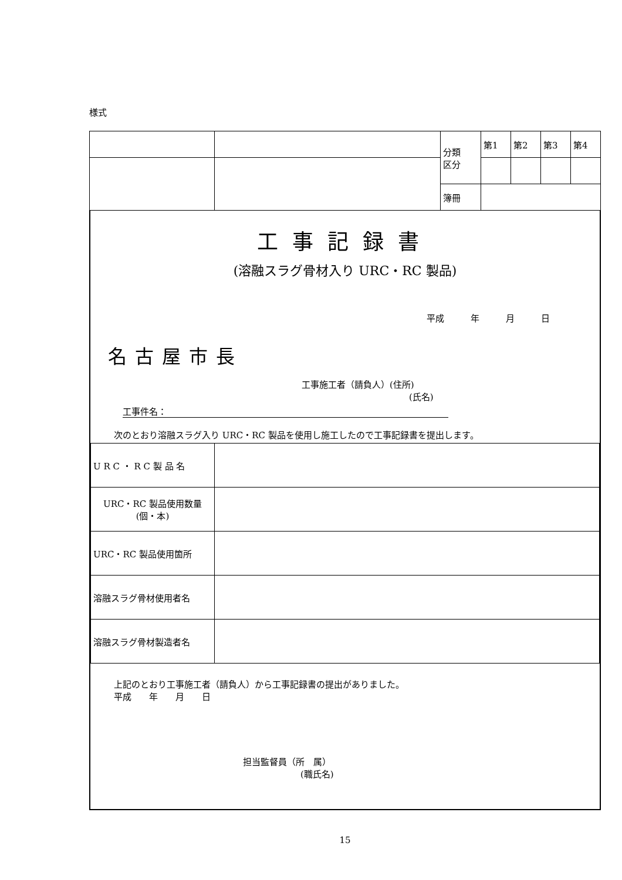様式
| | | 分類 区分 | 第1 | 第2 | 第3 | 第4 |
| | | 簿冊 | | | | |
工事記録書
(溶融スラグ骨材入り URC・RC 製品)
平成　　　年　　　月　　　日
名古屋市長
工事施工者（請負人）(住所)
(氏名)
工事件名：
次のとおり溶融スラグ入り URC・RC 製品を使用し施工したので工事記録書を提出します。
| U R C ・ R C 製 品 名 | |
| URC・RC 製品使用数量 (個・本) | |
| URC・RC 製品使用箇所 | |
| 溶融スラグ骨材使用者名 | |
| 溶融スラグ骨材製造者名 | |
上記のとおり工事施工者（請負人）から工事記録書の提出がありました。
平成　　年　　月　　日
担当監督員（所　属）
(職氏名)
15